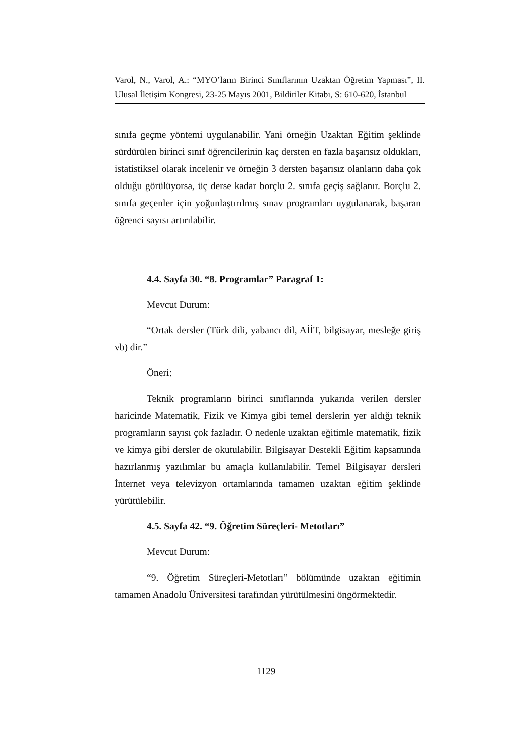Varol, N., Varol, A.: “MYO’ların Birinci Sınıflarının Uzaktan Öğretim Yapması”, II. Ulusal İletişim Kongresi, 23-25 Mayıs 2001, Bildiriler Kitabı, S: 610-620, İstanbul
sınıfa geçme yöntemi uygulanabilir. Yani örneğin Uzaktan Eğitim şeklinde sürdürülen birinci sınıf öğrencilerinin kaç dersten en fazla başarısız oldukları, istatistiksel olarak incelenir ve örneğin 3 dersten başarısız olanların daha çok olduğu görülüyorsa, üç derse kadar borçlu 2. sınıfa geçiş sağlanır. Borçlu 2. sınıfa geçenler için yoğunlaştırılmış sınav programları uygulanarak, başaran öğrenci sayısı artırılabilir.
4.4. Sayfa 30. “8. Programlar” Paragraf 1:
Mevcut Durum:
“Ortak dersler (Türk dili, yabancı dil, AİİT, bilgisayar, mesleğe giriş vb) dir.”
Öneri:
Teknik programların birinci sınıflarında yukarıda verilen dersler haricinde Matematik, Fizik ve Kimya gibi temel derslerin yer aldığı teknik programların sayısı çok fazladır. O nedenle uzaktan eğitimle matematik, fizik ve kimya gibi dersler de okutulabilir. Bilgisayar Destekli Eğitim kapsamında hazırlanmış yazılımlar bu amaçla kullanılabilir. Temel Bilgisayar dersleri İnternet veya televizyon ortamlarında tamamen uzaktan eğitim şeklinde yürütülebilir.
4.5. Sayfa 42. “9. Öğretim Süreçleri- Metotları”
Mevcut Durum:
“9. Öğretim Süreçleri-Metotları” bölümünde uzaktan eğitimin tamamen Anadolu Üniversitesi tarafından yürütülmesini öngörmektedir.
1129